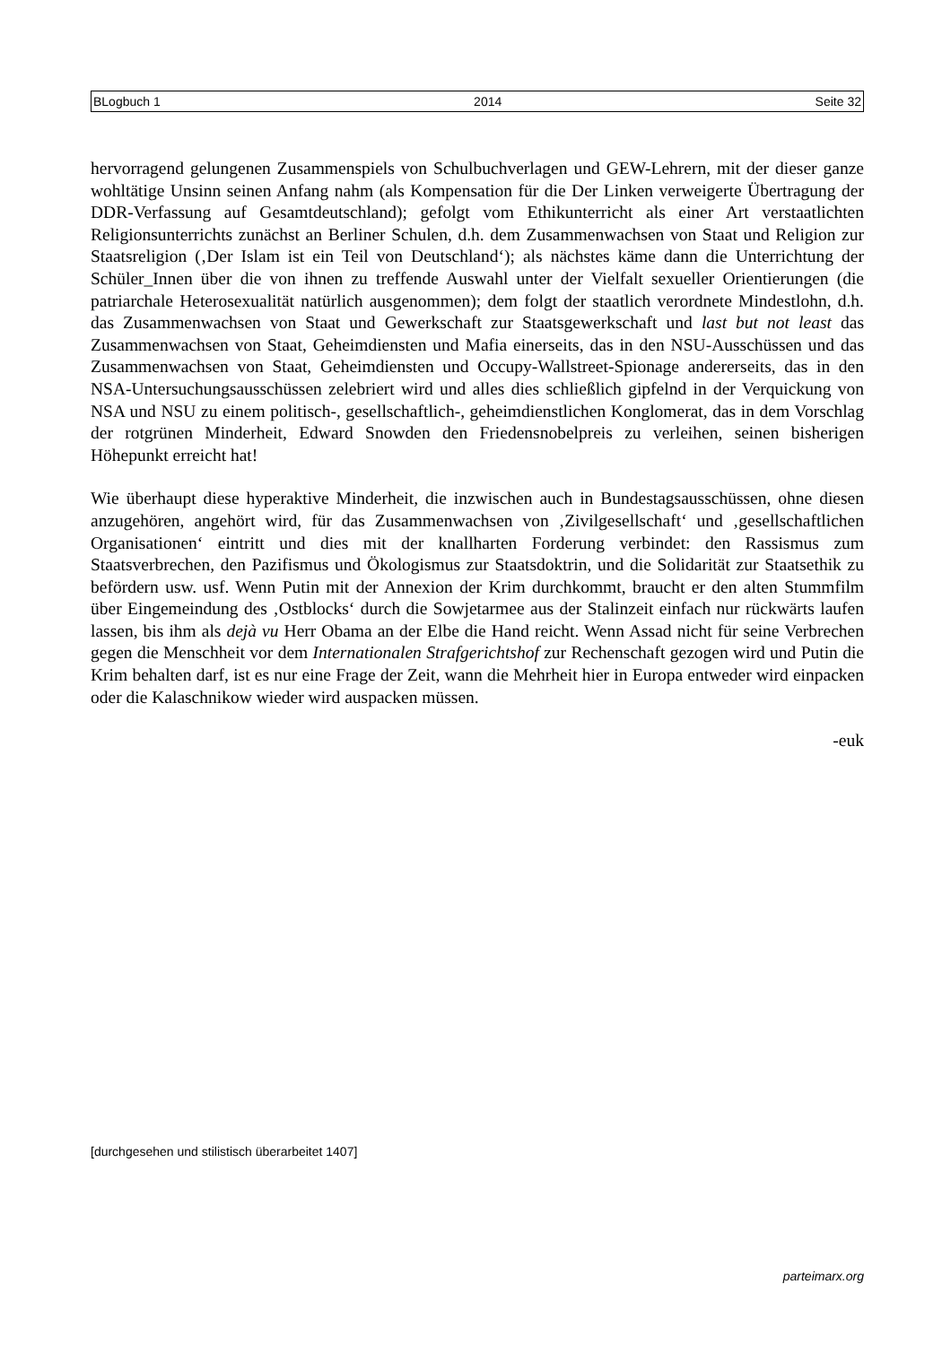BLogbuch 1 2014 Seite 32
hervorragend gelungenen Zusammenspiels von Schulbuchverlagen und GEW-Lehrern, mit der dieser ganze wohltätige Unsinn seinen Anfang nahm (als Kompensation für die Der Linken verweigerte Übertragung der DDR-Verfassung auf Gesamtdeutschland); gefolgt vom Ethikunterricht als einer Art verstaatlichten Religionsunterrichts zunächst an Berliner Schulen, d.h. dem Zusammenwachsen von Staat und Religion zur Staatsreligion (‚Der Islam ist ein Teil von Deutschland‘); als nächstes käme dann die Unterrichtung der Schüler_Innen über die von ihnen zu treffende Auswahl unter der Vielfalt sexueller Orientierungen (die patriarchale Heterosexualität natürlich ausgenommen); dem folgt der staatlich verordnete Mindestlohn, d.h. das Zusammenwachsen von Staat und Gewerkschaft zur Staatsgewerkschaft und last but not least das Zusammenwachsen von Staat, Geheimdiensten und Mafia einerseits, das in den NSU-Ausschüssen und das Zusammenwachsen von Staat, Geheimdiensten und Occupy-Wallstreet-Spionage andererseits, das in den NSA-Untersuchungsausschüssen zelebriert wird und alles dies schließlich gipfelnd in der Verquickung von NSA und NSU zu einem politisch-, gesellschaftlich-, geheimdienstlichen Konglomerat, das in dem Vorschlag der rotgrünen Minderheit, Edward Snowden den Friedensnobelpreis zu verleihen, seinen bisherigen Höhepunkt erreicht hat!
Wie überhaupt diese hyperaktive Minderheit, die inzwischen auch in Bundestagsausschüssen, ohne diesen anzugehören, angehört wird, für das Zusammenwachsen von ‚Zivilgesellschaft‘ und ‚gesellschaftlichen Organisationen‘ eintritt und dies mit der knallharten Forderung verbindet: den Rassismus zum Staatsverbrechen, den Pazifismus und Ökologismus zur Staatsdoktrin, und die Solidarität zur Staatsethik zu befördern usw. usf. Wenn Putin mit der Annexion der Krim durchkommt, braucht er den alten Stummfilm über Eingemeindung des ‚Ostblocks‘ durch die Sowjetarmee aus der Stalinzeit einfach nur rückwärts laufen lassen, bis ihm als dejà vu Herr Obama an der Elbe die Hand reicht. Wenn Assad nicht für seine Verbrechen gegen die Menschheit vor dem Internationalen Strafgerichtshof zur Rechenschaft gezogen wird und Putin die Krim behalten darf, ist es nur eine Frage der Zeit, wann die Mehrheit hier in Europa entweder wird einpacken oder die Kalaschnikow wieder wird auspacken müssen.
-euk
[durchgesehen und stilistisch überarbeitet 1407]
parteimarx.org